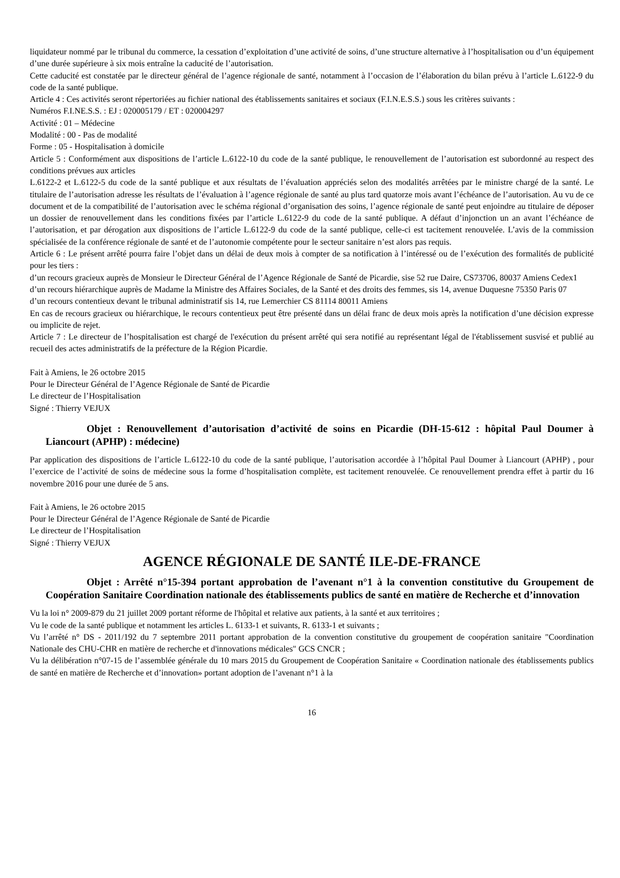liquidateur nommé par le tribunal du commerce, la cessation d’exploitation d’une activité de soins, d’une structure alternative à l’hospitalisation ou d’un équipement d’une durée supérieure à six mois entraîne la caducité de l’autorisation.
Cette caducité est constatée par le directeur général de l’agence régionale de santé, notamment à l’occasion de l’élaboration du bilan prévu à l’article L.6122-9 du code de la santé publique.
Article 4 : Ces activités seront répertoriées au fichier national des établissements sanitaires et sociaux (F.I.N.E.S.S.) sous les critères suivants :
Numéros F.I.NE.S.S. : EJ : 020005179 / ET : 020004297
Activité : 01 – Médecine
Modalité : 00 - Pas de modalité
Forme : 05 - Hospitalisation à domicile
Article 5 : Conformément aux dispositions de l’article L.6122-10 du code de la santé publique, le renouvellement de l’autorisation est subordonné au respect des conditions prévues aux articles
L.6122-2 et L.6122-5 du code de la santé publique et aux résultats de l’évaluation appréciés selon des modalités arrêtées par le ministre chargé de la santé. Le titulaire de l’autorisation adresse les résultats de l’évaluation à l’agence régionale de santé au plus tard quatorze mois avant l’échéance de l’autorisation. Au vu de ce document et de la compatibilité de l’autorisation avec le schéma régional d’organisation des soins, l’agence régionale de santé peut enjoindre au titulaire de déposer un dossier de renouvellement dans les conditions fixées par l’article L.6122-9 du code de la santé publique. A défaut d’injonction un an avant l’échéance de l’autorisation, et par dérogation aux dispositions de l’article L.6122-9 du code de la santé publique, celle-ci est tacitement renouvelée. L’avis de la commission spécialisée de la conférence régionale de santé et de l’autonomie compétente pour le secteur sanitaire n’est alors pas requis.
Article 6 : Le présent arrêté pourra faire l’objet dans un délai de deux mois à compter de sa notification à l’intéressé ou de l’exécution des formalités de publicité pour les tiers :
d’un recours gracieux auprès de Monsieur le Directeur Général de l’Agence Régionale de Santé de Picardie, sise 52 rue Daire, CS73706, 80037 Amiens Cedex1
d’un recours hiérarchique auprès de Madame la Ministre des Affaires Sociales, de la Santé et des droits des femmes, sis 14, avenue Duquesne 75350 Paris 07
d’un recours contentieux devant le tribunal administratif sis 14, rue Lemerchier CS 81114 80011 Amiens
En cas de recours gracieux ou hiérarchique, le recours contentieux peut être présenté dans un délai franc de deux mois après la notification d’une décision expresse ou implicite de rejet.
Article 7 : Le directeur de l’hospitalisation est chargé de l'exécution du présent arrêté qui sera notifié au représentant légal de l'établissement susvisé et publié au recueil des actes administratifs de la préfecture de la Région Picardie.
Fait à Amiens, le 26 octobre 2015
Pour le Directeur Général de l’Agence Régionale de Santé de Picardie
Le directeur de l’Hospitalisation
Signé : Thierry VEJUX
Objet : Renouvellement d’autorisation d’activité de soins en Picardie (DH-15-612 : hôpital Paul Doumer à Liancourt (APHP) : médecine)
Par application des dispositions de l’article L.6122-10 du code de la santé publique, l’autorisation accordée à l’hôpital Paul Doumer à Liancourt (APHP) , pour l’exercice de l’activité de soins de médecine sous la forme d’hospitalisation complète, est tacitement renouvelée. Ce renouvellement prendra effet à partir du 16 novembre 2016 pour une durée de 5 ans.
Fait à Amiens, le 26 octobre 2015
Pour le Directeur Général de l’Agence Régionale de Santé de Picardie
Le directeur de l’Hospitalisation
Signé : Thierry VEJUX
AGENCE RÉGIONALE DE SANTÉ ILE-DE-FRANCE
Objet : Arrêté n°15-394 portant approbation de l’avenant n°1 à la convention constitutive du Groupement de Coopération Sanitaire Coordination nationale des établissements publics de santé en matière de Recherche et d’innovation
Vu la loi n° 2009-879 du 21 juillet 2009 portant réforme de l'hôpital et relative aux patients, à la santé et aux territoires ;
Vu le code de la santé publique et notamment les articles L. 6133-1 et suivants, R. 6133-1 et suivants ;
Vu l’arrêté n° DS - 2011/192 du 7 septembre 2011 portant approbation de la convention constitutive du groupement de coopération sanitaire "Coordination Nationale des CHU-CHR en matière de recherche et d'innovations médicales" GCS CNCR ;
Vu la délibération n°07-15 de l’assemblée générale du 10 mars 2015 du Groupement de Coopération Sanitaire « Coordination nationale des établissements publics de santé en matière de Recherche et d’innovation» portant adoption de l’avenant n°1 à la
16